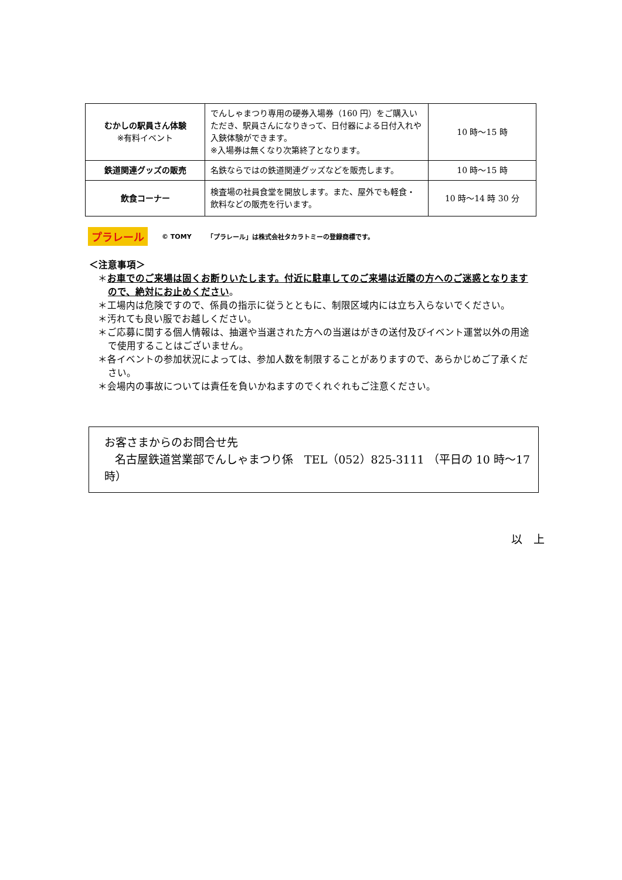| むかしの駅員さん体験 ※有料イベント | でんしゃまつり専用の硬券入場券（160 円）をご購入いただき、駅員さんになりきって、日付器による日付入れや入鋏体験ができます。 ※入場券は無くなり次第終了となります。 | 10 時～15 時 |
| 鉄道関連グッズの販売 | 名鉄ならではの鉄道関連グッズなどを販売します。 | 10 時～15 時 |
| 飲食コーナー | 検査場の社員食堂を開放します。また、屋外でも軽食・飲料などの販売を行います。 | 10 時～14 時 30 分 |
プラレール © TOMY 「プラレール」は株式会社タカラトミーの登録商標です。
＜注意事項＞
＊お車でのご来場は固くお断りいたします。付近に駐車してのご来場は近隣の方へのご迷惑となりますので、絶対にお止めください。
＊工場内は危険ですので、係員の指示に従うとともに、制限区域内には立ち入らないでください。
＊汚れても良い服でお越しください。
＊ご応募に関する個人情報は、抽選や当選された方への当選はがきの送付及びイベント運営以外の用途で使用することはございません。
＊各イベントの参加状況によっては、参加人数を制限することがありますので、あらかじめご了承ください。
＊会場内の事故については責任を負いかねますのでくれぐれもご注意ください。
お客さまからのお問合せ先
名古屋鉄道営業部でんしゃまつり係　TEL（052）825-3111 （平日の 10 時～17 時）
以　上